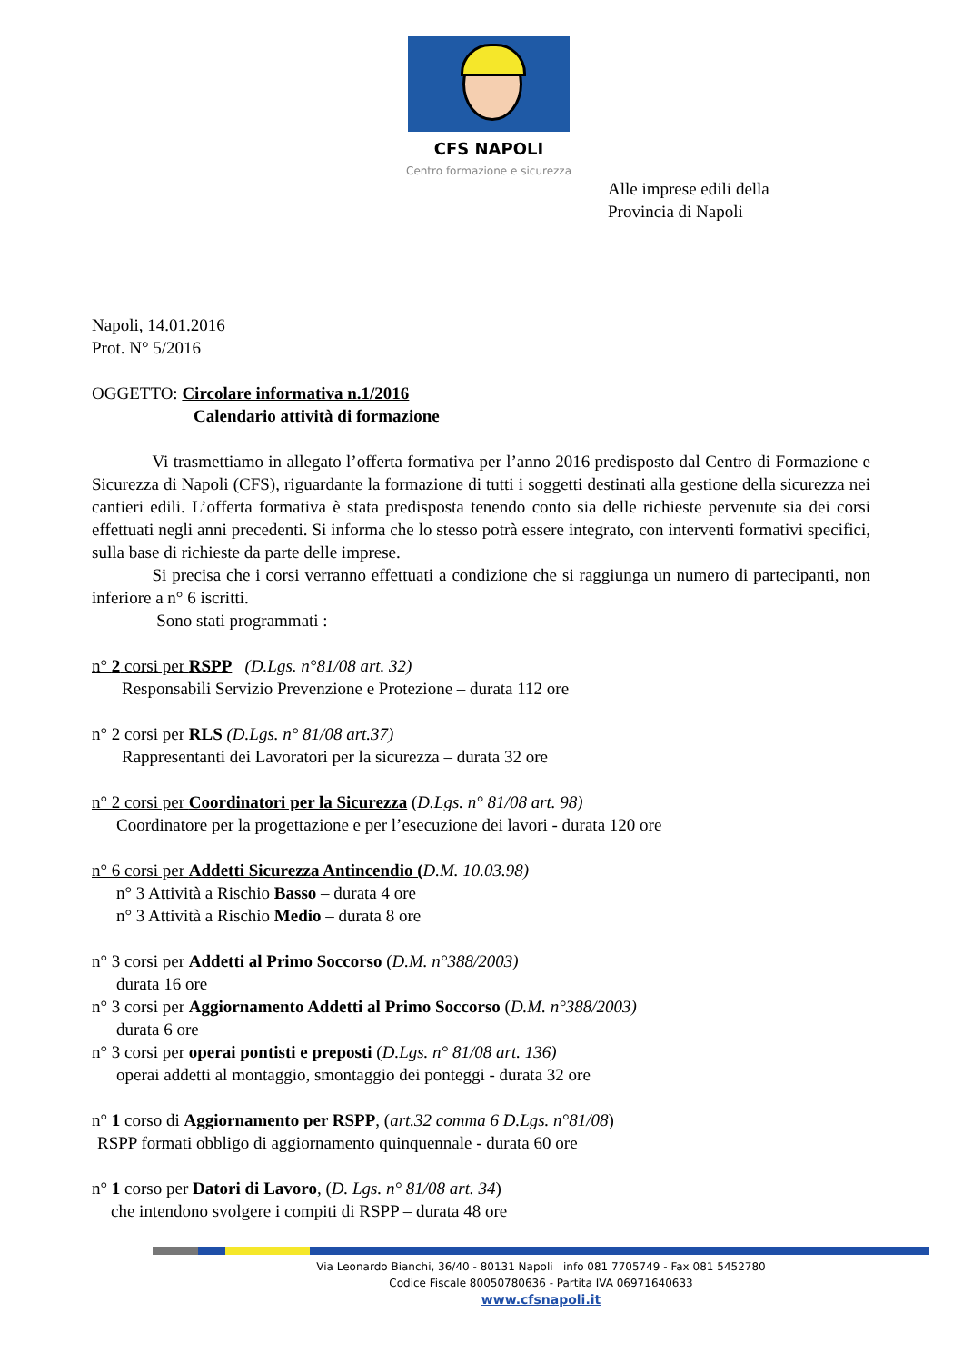CFS NAPOLI
Centro formazione e sicurezza
Alle imprese edili della Provincia di Napoli
Napoli, 14.01.2016
Prot. N° 5/2016
OGGETTO: Circolare informativa n.1/2016
Calendario attività di formazione
    Vi trasmettiamo in allegato l’offerta formativa per l’anno 2016 predisposto dal Centro di Formazione e Sicurezza di Napoli (CFS), riguardante la formazione di tutti i soggetti destinati alla gestione della sicurezza nei cantieri edili. L’offerta formativa è stata predisposta tenendo conto sia delle richieste pervenute sia dei corsi effettuati negli anni precedenti. Si informa che lo stesso potrà essere integrato, con interventi formativi specifici, sulla base di richieste da parte delle imprese.
    Si precisa che i corsi verranno effettuati a condizione che si raggiunga un numero di partecipanti, non inferiore a n° 6 iscritti.
     Sono stati programmati :
n° 2 corsi per RSPP  (D.Lgs. n°81/08 art. 32)
Responsabili Servizio Prevenzione e Protezione – durata 112 ore
n° 2 corsi per RLS (D.Lgs. n° 81/08 art.37)
Rappresentanti dei Lavoratori per la sicurezza – durata 32 ore
n° 2 corsi per Coordinatori per la Sicurezza (D.Lgs. n° 81/08 art. 98)
Coordinatore per la progettazione e per l’esecuzione dei lavori - durata 120 ore
n° 6 corsi per Addetti Sicurezza Antincendio (D.M. 10.03.98)
n° 3 Attività a Rischio Basso – durata 4 ore
n° 3 Attività a Rischio Medio – durata 8 ore
n° 3 corsi per Addetti al Primo Soccorso (D.M. n°388/2003)
durata 16 ore
n° 3 corsi per Aggiornamento Addetti al Primo Soccorso (D.M. n°388/2003)
durata 6 ore
n° 3 corsi per operai pontisti e preposti (D.Lgs. n° 81/08 art. 136)
operai addetti al montaggio, smontaggio dei ponteggi - durata 32 ore
n° 1 corso di Aggiornamento per RSPP, (art.32 comma 6 D.Lgs. n°81/08)
RSPP formati obbligo di aggiornamento quinquennale - durata 60 ore
n° 1 corso per Datori di Lavoro, (D. Lgs. n° 81/08 art. 34)
che intendono svolgere i compiti di RSPP – durata 48 ore
Via Leonardo Bianchi, 36/40 - 80131 Napoli info 081 7705749 - Fax 081 5452780
Codice Fiscale 80050780636 - Partita IVA 06971640633
www.cfsnapoli.it